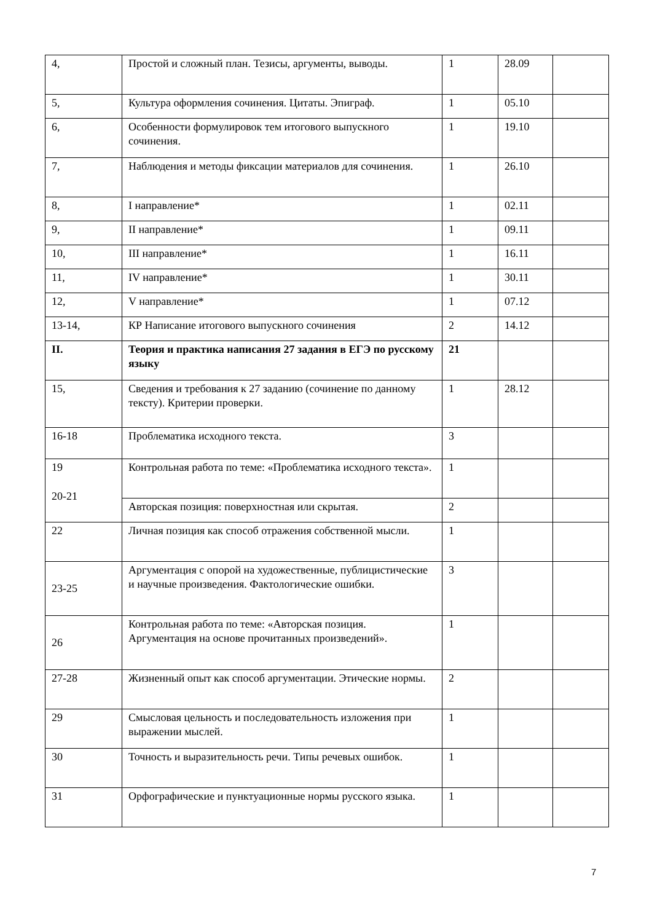| 4, | Простой и сложный план. Тезисы, аргументы, выводы. | 1 | 28.09 | |
| 5, | Культура оформления сочинения. Цитаты. Эпиграф. | 1 | 05.10 | |
| 6, | Особенности формулировок тем итогового выпускного сочинения. | 1 | 19.10 | |
| 7, | Наблюдения и методы фиксации материалов для сочинения. | 1 | 26.10 | |
| 8, | I направление* | 1 | 02.11 | |
| 9, | II направление* | 1 | 09.11 | |
| 10, | III направление* | 1 | 16.11 | |
| 11, | IV направление* | 1 | 30.11 | |
| 12, | V направление* | 1 | 07.12 | |
| 13-14, | КР Написание итогового выпускного сочинения | 2 | 14.12 | |
| II. | Теория и практика написания 27 задания в ЕГЭ по русскому языку | 21 | | |
| 15, | Сведения и требования к 27 заданию (сочинение по данному тексту). Критерии проверки. | 1 | 28.12 | |
| 16-18 | Проблематика исходного текста. | 3 | | |
| 19 20-21 | Контрольная работа по теме: «Проблематика исходного текста». | 1 | | |
| | Авторская позиция: поверхностная или скрытая. | 2 | | |
| 22 | Личная позиция как способ отражения собственной мысли. | 1 | | |
| 23-25 | Аргументация с опорой на художественные, публицистические и научные произведения. Фактологические ошибки. | 3 | | |
| 26 | Контрольная работа по теме: «Авторская позиция. Аргументация на основе прочитанных произведений». | 1 | | |
| 27-28 | Жизненный опыт как способ аргументации. Этические нормы. | 2 | | |
| 29 | Смысловая цельность и последовательность изложения при выражении мыслей. | 1 | | |
| 30 | Точность и выразительность речи. Типы речевых ошибок. | 1 | | |
| 31 | Орфографические и пунктуационные нормы русского языка. | 1 | | |
7